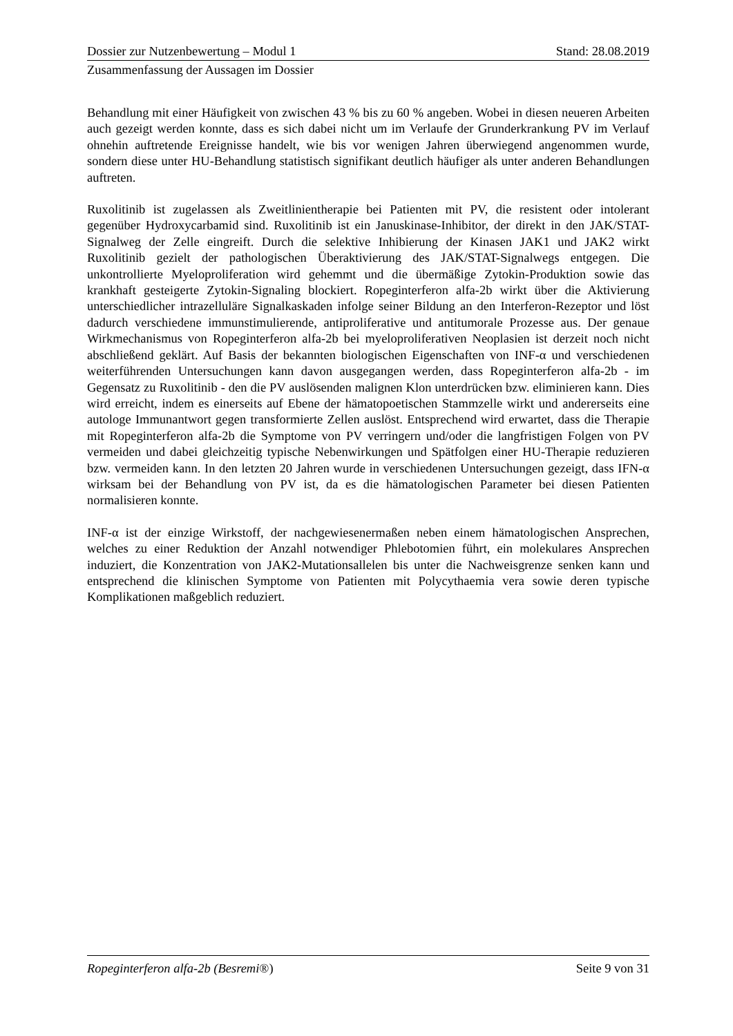Dossier zur Nutzenbewertung – Modul 1 Stand: 28.08.2019
Zusammenfassung der Aussagen im Dossier
Behandlung mit einer Häufigkeit von zwischen 43 % bis zu 60 % angeben. Wobei in diesen neueren Arbeiten auch gezeigt werden konnte, dass es sich dabei nicht um im Verlaufe der Grunderkrankung PV im Verlauf ohnehin auftretende Ereignisse handelt, wie bis vor wenigen Jahren überwiegend angenommen wurde, sondern diese unter HU-Behandlung statistisch signifikant deutlich häufiger als unter anderen Behandlungen auftreten.
Ruxolitinib ist zugelassen als Zweitlinientherapie bei Patienten mit PV, die resistent oder intolerant gegenüber Hydroxycarbamid sind. Ruxolitinib ist ein Januskinase-Inhibitor, der direkt in den JAK/STAT-Signalweg der Zelle eingreift. Durch die selektive Inhibierung der Kinasen JAK1 und JAK2 wirkt Ruxolitinib gezielt der pathologischen Überaktivierung des JAK/STAT-Signalwegs entgegen. Die unkontrollierte Myeloproliferation wird gehemmt und die übermäßige Zytokin-Produktion sowie das krankhaft gesteigerte Zytokin-Signaling blockiert. Ropeginterferon alfa-2b wirkt über die Aktivierung unterschiedlicher intrazelluläre Signalkaskaden infolge seiner Bildung an den Interferon-Rezeptor und löst dadurch verschiedene immunstimulierende, antiproliferative und antitumorale Prozesse aus. Der genaue Wirkmechanismus von Ropeginterferon alfa-2b bei myeloproliferativen Neoplasien ist derzeit noch nicht abschließend geklärt. Auf Basis der bekannten biologischen Eigenschaften von INF-α und verschiedenen weiterführenden Untersuchungen kann davon ausgegangen werden, dass Ropeginterferon alfa-2b - im Gegensatz zu Ruxolitinib - den die PV auslösenden malignen Klon unterdrücken bzw. eliminieren kann. Dies wird erreicht, indem es einerseits auf Ebene der hämatopoetischen Stammzelle wirkt und andererseits eine autologe Immunantwort gegen transformierte Zellen auslöst. Entsprechend wird erwartet, dass die Therapie mit Ropeginterferon alfa-2b die Symptome von PV verringern und/oder die langfristigen Folgen von PV vermeiden und dabei gleichzeitig typische Nebenwirkungen und Spätfolgen einer HU-Therapie reduzieren bzw. vermeiden kann. In den letzten 20 Jahren wurde in verschiedenen Untersuchungen gezeigt, dass IFN-α wirksam bei der Behandlung von PV ist, da es die hämatologischen Parameter bei diesen Patienten normalisieren konnte.
INF-α ist der einzige Wirkstoff, der nachgewiesenermaßen neben einem hämatologischen Ansprechen, welches zu einer Reduktion der Anzahl notwendiger Phlebotomien führt, ein molekulares Ansprechen induziert, die Konzentration von JAK2-Mutationsallelen bis unter die Nachweisgrenze senken kann und entsprechend die klinischen Symptome von Patienten mit Polycythaemia vera sowie deren typische Komplikationen maßgeblich reduziert.
Ropeginterferon alfa-2b (Besremi®) Seite 9 von 31